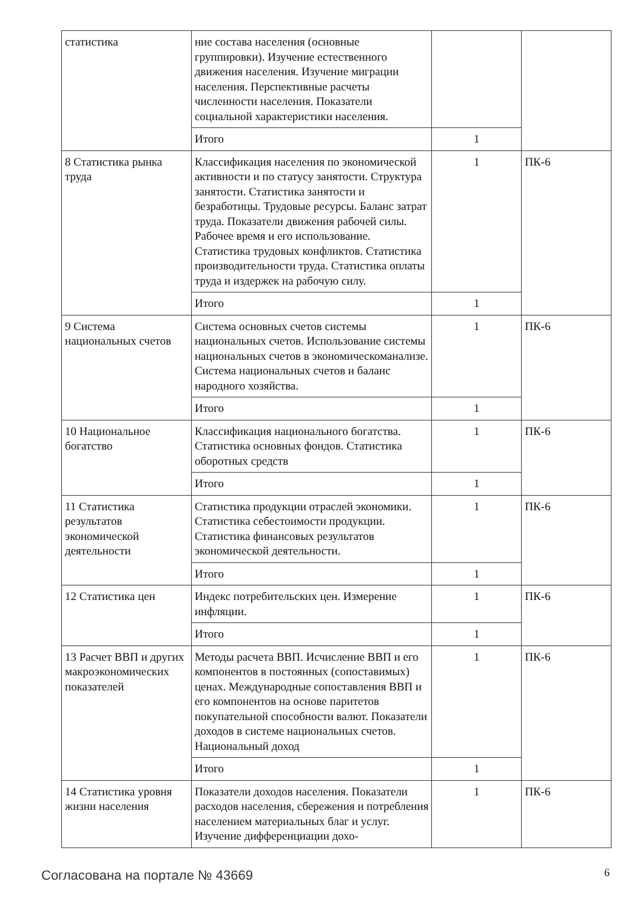| статистика | ние состава населения (основные группировки). Изучение естественного движения населения. Изучение миграции населения. Перспективные расчеты численности населения. Показатели социальной характеристики населения. | | |
| | Итого | 1 | |
| 8 Статистика рынка труда | Классификация населения по экономической активности и по статусу занятости. Структура занятости. Статистика занятости и безработицы. Трудовые ресурсы. Баланс затрат труда. Показатели движения рабочей силы. Рабочее время и его использование. Статистика трудовых конфликтов. Статистика производительности труда. Статистика оплаты труда и издержек на рабочую силу. | 1 | ПК-6 |
| | Итого | 1 | |
| 9 Система национальных счетов | Система основных счетов системы национальных счетов. Использование системы национальных счетов в экономическоманализе. Система национальных счетов и баланс народного хозяйства. | 1 | ПК-6 |
| | Итого | 1 | |
| 10 Национальное богатство | Классификация национального богатства. Статистика основных фондов. Статистика оборотных средств | 1 | ПК-6 |
| | Итого | 1 | |
| 11 Статистика результатов экономической деятельности | Статистика продукции отраслей экономики. Статистика себестоимости продукции. Статистика финансовых результатов экономической деятельности. | 1 | ПК-6 |
| | Итого | 1 | |
| 12 Статистика цен | Индекс потребительских цен. Измерение инфляции. | 1 | ПК-6 |
| | Итого | 1 | |
| 13 Расчет ВВП и других макроэкономических показателей | Методы расчета ВВП. Исчисление ВВП и его компонентов в постоянных (сопоставимых) ценах. Международные сопоставления ВВП и его компонентов на основе паритетов покупательной способности валют. Показатели доходов в системе национальных счетов. Национальный доход | 1 | ПК-6 |
| | Итого | 1 | |
| 14 Статистика уровня жизни населения | Показатели доходов населения. Показатели расходов населения, сбережения и потребления населением материальных благ и услуг. Изучение дифференциации дохо- | 1 | ПК-6 |
Согласована на портале № 43669 6